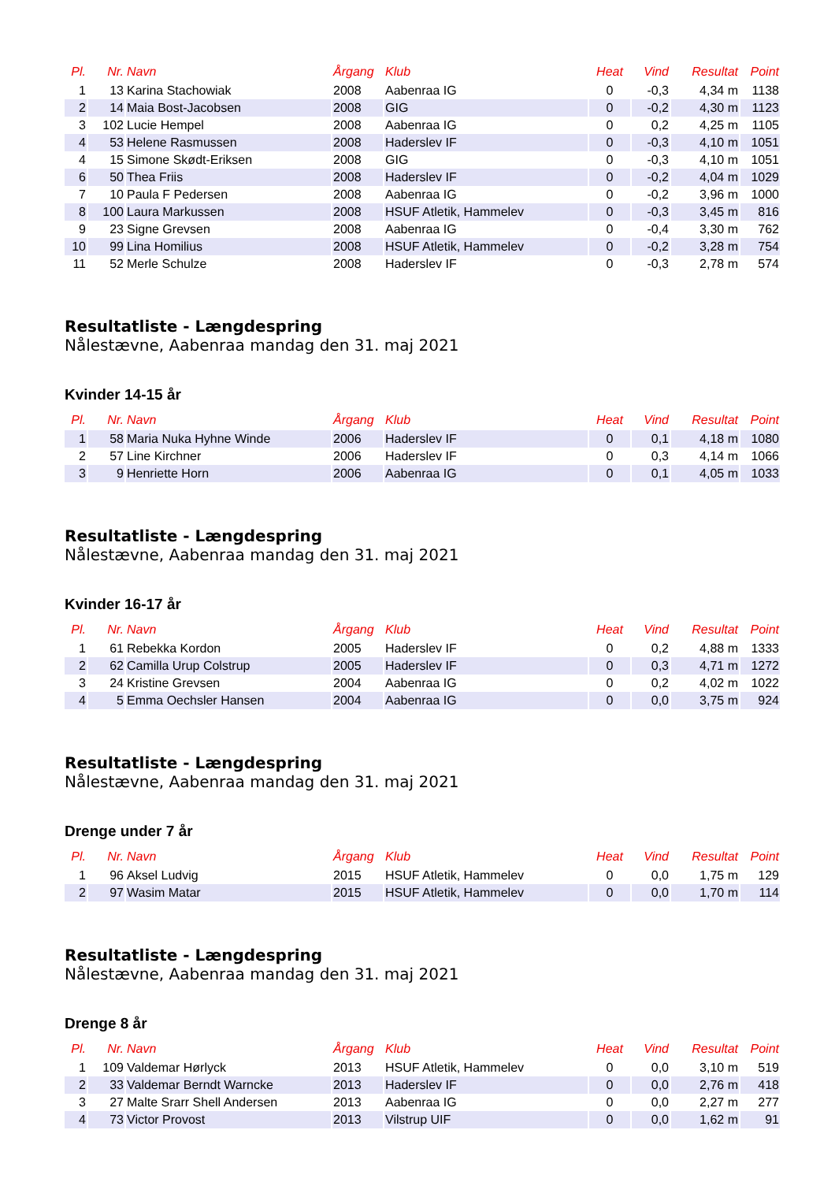| Pl. | Nr. | Navn | Årgang | Klub | Heat | Vind | Resultat | Point |
| --- | --- | --- | --- | --- | --- | --- | --- | --- |
| 1 | 13 | Karina Stachowiak | 2008 | Aabenraa IG | 0 | -0,3 | 4,34 m | 1138 |
| 2 | 14 | Maia Bost-Jacobsen | 2008 | GIG | 0 | -0,2 | 4,30 m | 1123 |
| 3 | 102 | Lucie Hempel | 2008 | Aabenraa IG | 0 | 0,2 | 4,25 m | 1105 |
| 4 | 53 | Helene Rasmussen | 2008 | Haderslev IF | 0 | -0,3 | 4,10 m | 1051 |
| 4 | 15 | Simone Skødt-Eriksen | 2008 | GIG | 0 | -0,3 | 4,10 m | 1051 |
| 6 | 50 | Thea Friis | 2008 | Haderslev IF | 0 | -0,2 | 4,04 m | 1029 |
| 7 | 10 | Paula F Pedersen | 2008 | Aabenraa IG | 0 | -0,2 | 3,96 m | 1000 |
| 8 | 100 | Laura Markussen | 2008 | HSUF Atletik, Hammelev | 0 | -0,3 | 3,45 m | 816 |
| 9 | 23 | Signe Grevsen | 2008 | Aabenraa IG | 0 | -0,4 | 3,30 m | 762 |
| 10 | 99 | Lina Homilius | 2008 | HSUF Atletik, Hammelev | 0 | -0,2 | 3,28 m | 754 |
| 11 | 52 | Merle Schulze | 2008 | Haderslev IF | 0 | -0,3 | 2,78 m | 574 |
Resultatliste - Længdespring
Nålestævne, Aabenraa mandag den 31. maj 2021
Kvinder 14-15 år
| Pl. | Nr. | Navn | Årgang | Klub | Heat | Vind | Resultat | Point |
| --- | --- | --- | --- | --- | --- | --- | --- | --- |
| 1 | 58 | Maria Nuka Hyhne Winde | 2006 | Haderslev IF | 0 | 0,1 | 4,18 m | 1080 |
| 2 | 57 | Line Kirchner | 2006 | Haderslev IF | 0 | 0,3 | 4,14 m | 1066 |
| 3 | 9 | Henriette Horn | 2006 | Aabenraa IG | 0 | 0,1 | 4,05 m | 1033 |
Resultatliste - Længdespring
Nålestævne, Aabenraa mandag den 31. maj 2021
Kvinder 16-17 år
| Pl. | Nr. | Navn | Årgang | Klub | Heat | Vind | Resultat | Point |
| --- | --- | --- | --- | --- | --- | --- | --- | --- |
| 1 | 61 | Rebekka Kordon | 2005 | Haderslev IF | 0 | 0,2 | 4,88 m | 1333 |
| 2 | 62 | Camilla Urup Colstrup | 2005 | Haderslev IF | 0 | 0,3 | 4,71 m | 1272 |
| 3 | 24 | Kristine Grevsen | 2004 | Aabenraa IG | 0 | 0,2 | 4,02 m | 1022 |
| 4 | 5 | Emma Oechsler Hansen | 2004 | Aabenraa IG | 0 | 0,0 | 3,75 m | 924 |
Resultatliste - Længdespring
Nålestævne, Aabenraa mandag den 31. maj 2021
Drenge under 7 år
| Pl. | Nr. | Navn | Årgang | Klub | Heat | Vind | Resultat | Point |
| --- | --- | --- | --- | --- | --- | --- | --- | --- |
| 1 | 96 | Aksel Ludvig | 2015 | HSUF Atletik, Hammelev | 0 | 0,0 | 1,75 m | 129 |
| 2 | 97 | Wasim Matar | 2015 | HSUF Atletik, Hammelev | 0 | 0,0 | 1,70 m | 114 |
Resultatliste - Længdespring
Nålestævne, Aabenraa mandag den 31. maj 2021
Drenge 8 år
| Pl. | Nr. | Navn | Årgang | Klub | Heat | Vind | Resultat | Point |
| --- | --- | --- | --- | --- | --- | --- | --- | --- |
| 1 | 109 | Valdemar Hørlyck | 2013 | HSUF Atletik, Hammelev | 0 | 0,0 | 3,10 m | 519 |
| 2 | 33 | Valdemar Berndt Warncke | 2013 | Haderslev IF | 0 | 0,0 | 2,76 m | 418 |
| 3 | 27 | Malte Srarr Shell Andersen | 2013 | Aabenraa IG | 0 | 0,0 | 2,27 m | 277 |
| 4 | 73 | Victor Provost | 2013 | Vilstrup UIF | 0 | 0,0 | 1,62 m | 91 |